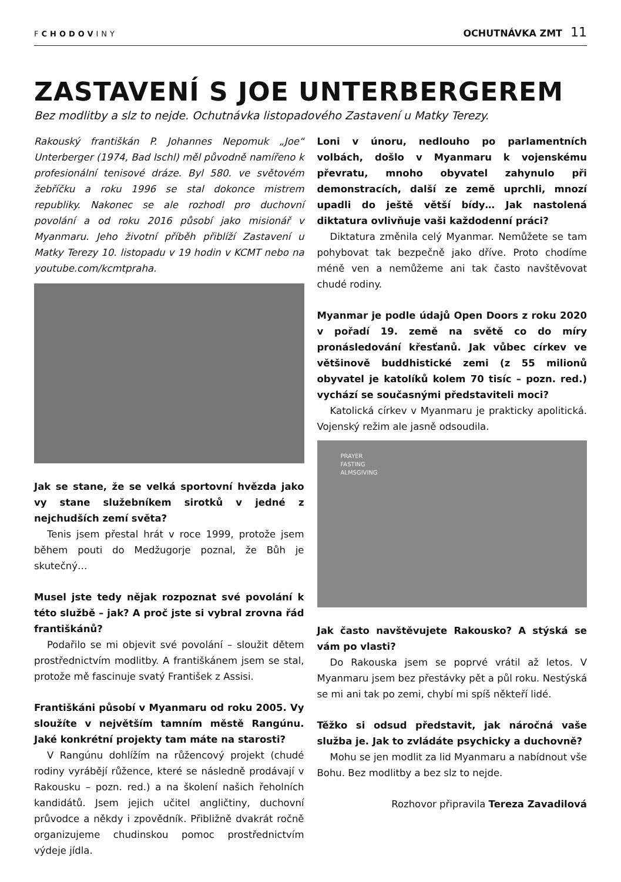FCHODOVINY
OCHUTNÁVKA ZMT 11
ZASTAVENÍ S JOE UNTERBERGEREM
Bez modlitby a slz to nejde. Ochutnávka listopadového Zastavení u Matky Terezy.
Rakouský františkán P. Johannes Nepomuk „Joe“ Unterberger (1974, Bad Ischl) měl původně namířeno k profesionální tenisové dráze. Byl 580. ve světovém žebříčku a roku 1996 se stal dokonce mistrem republiky. Nakonec se ale rozhodl pro duchovní povolání a od roku 2016 působí jako misionář v Myanmaru. Jeho životní příběh přiblíží Zastavení u Matky Terezy 10. listopadu v 19 hodin v KCMT nebo na youtube.com/kcmtpraha.
Jak se stane, že se velká sportovní hvězda jako vy stane služebníkem sirotků v jedné z nejchudších zemí světa?
Tenis jsem přestal hrát v roce 1999, protože jsem během pouti do Medžugorje poznal, že Bůh je skutečný…
Musel jste tedy nějak rozpoznat své povolání k této službě – jak? A proč jste si vybral zrovna řád františkánů?
Podařilo se mi objevit své povolání – sloužit dětem prostřednictvím modlitby. A františkánem jsem se stal, protože mě fascinuje svatý František z Assisi.
Františkáni působí v Myanmaru od roku 2005. Vy sloužíte v největším tamním městě Rangúnu. Jaké konkrétní projekty tam máte na starosti?
V Rangúnu dohlížím na růžencový projekt (chudé rodiny vyrábějí růžence, které se následně prodávají v Rakousku – pozn. red.) a na školení našich řeholních kandidátů. Jsem jejich učitel angličtiny, duchovní průvodce a někdy i zpovědník. Přibližně dvakrát ročně organizujeme chudinskou pomoc prostřednictvím výdeje jídla.
Loni v únoru, nedlouho po parlamentních volbách, došlo v Myanmaru k vojenskému převratu, mnoho obyvatel zahynulo při demonstracích, další ze země uprchli, mnozí upadli do ještě větší bídy… Jak nastolená diktatura ovlivňuje vaši každodenní práci?
Diktatura změnila celý Myanmar. Nemůžete se tam pohybovat tak bezpečně jako dříve. Proto chodíme méně ven a nemůžeme ani tak často navštěvovat chudé rodiny.
Myanmar je podle údajů Open Doors z roku 2020 v pořadí 19. země na světě co do míry pronásledování křesťanů. Jak vůbec církev ve většinově buddhistické zemi (z 55 milionů obyvatel je katolíků kolem 70 tisíc – pozn. red.) vychází se současnými představiteli moci?
Katolická církev v Myanmaru je prakticky apolitická. Vojenský režim ale jasně odsoudila.
PRAYER
FASTING
ALMSGIVING
Jak často navštěvujete Rakousko? A stýská se vám po vlasti?
Do Rakouska jsem se poprvé vrátil až letos. V Myanmaru jsem bez přestávky pět a půl roku. Nestýská se mi ani tak po zemi, chybí mi spíš někteří lidé.
Těžko si odsud představit, jak náročná vaše služba je. Jak to zvládáte psychicky a duchovně?
Mohu se jen modlit za lid Myanmaru a nabídnout vše Bohu. Bez modlitby a bez slz to nejde.
Rozhovor připravila Tereza Zavadilová